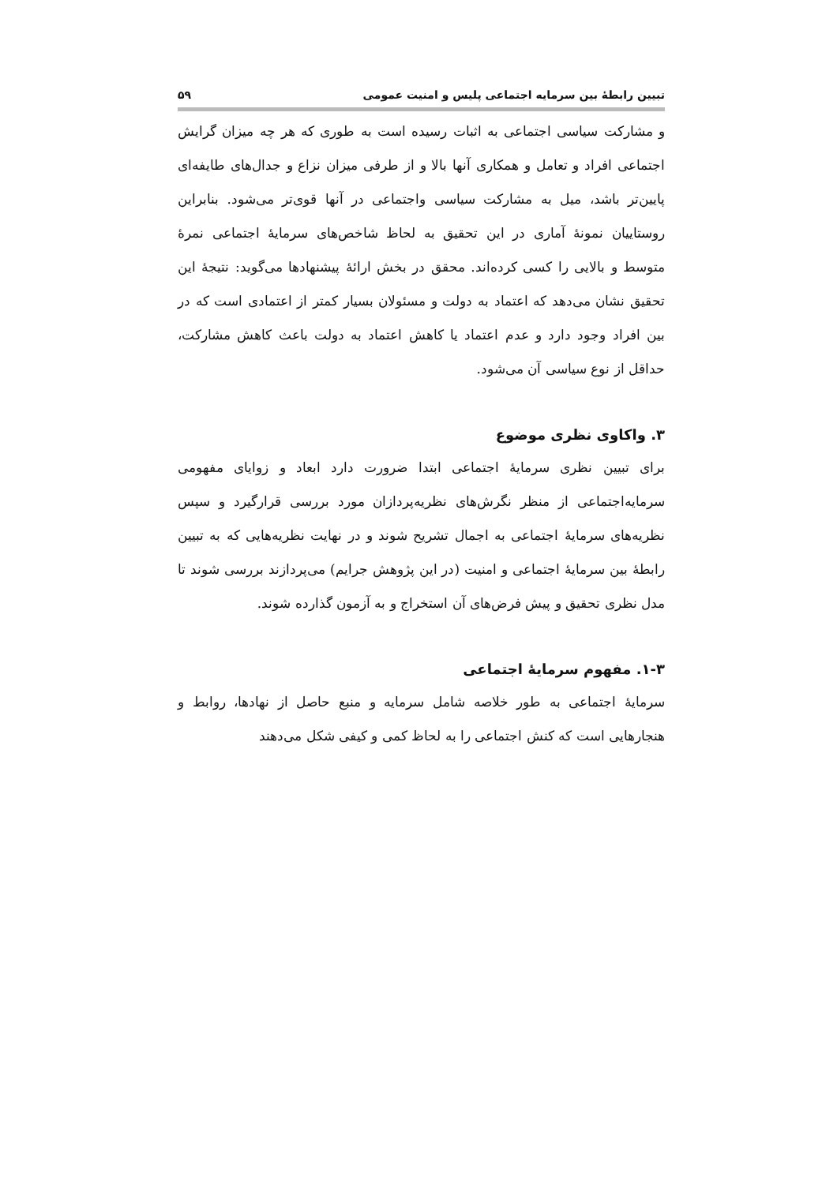تبیین رابطۀ بین سرمایه اجتماعی پلیس و امنیت عمومی ۵۹
و مشارکت سیاسی اجتماعی به اثبات رسیده است به طوری که هر چه میزان گرایش اجتماعی افراد و تعامل و همکاری آنها بالا و از طرفی میزان نزاع و جدال‌های طایفه‌ای پایین‌تر باشد، میل به مشارکت سیاسی واجتماعی در آنها قوی‌تر می‌شود. بنابراین روستاییان نمونۀ آماری در این تحقیق به لحاظ شاخص‌های سرمایۀ اجتماعی نمرۀ متوسط و بالایی را کسی کرده‌اند. محقق در بخش ارائۀ پیشنهادها می‌گوید: نتیجۀ این تحقیق نشان می‌دهد که اعتماد به دولت و مسئولان بسیار کمتر از اعتمادی است که در بین افراد وجود دارد و عدم اعتماد یا کاهش اعتماد به دولت باعث کاهش مشارکت، حداقل از نوع سیاسی آن می‌شود.
۳. واکاوی نظری موضوع
برای تبیین نظری سرمایۀ اجتماعی ابتدا ضرورت دارد ابعاد و زوایای مفهومی سرمایه‌اجتماعی از منظر نگرش‌های نظریه‌پردازان مورد بررسی قرارگیرد و سپس نظریه‌های سرمایۀ اجتماعی به اجمال تشریح شوند و در نهایت نظریه‌هایی که به تبیین رابطۀ بین سرمایۀ اجتماعی و امنیت (در این پژوهش جرایم) می‌پردازند بررسی شوند تا مدل نظری تحقیق و پیش فرض‌های آن استخراج و به آزمون گذارده شوند.
۱-۳. مفهوم سرمایۀ اجتماعی
سرمایۀ اجتماعی به طور خلاصه شامل سرمایه و منبع حاصل از نهادها، روابط و هنجارهایی است که کنش اجتماعی را به لحاظ کمی و کیفی شکل می‌دهند